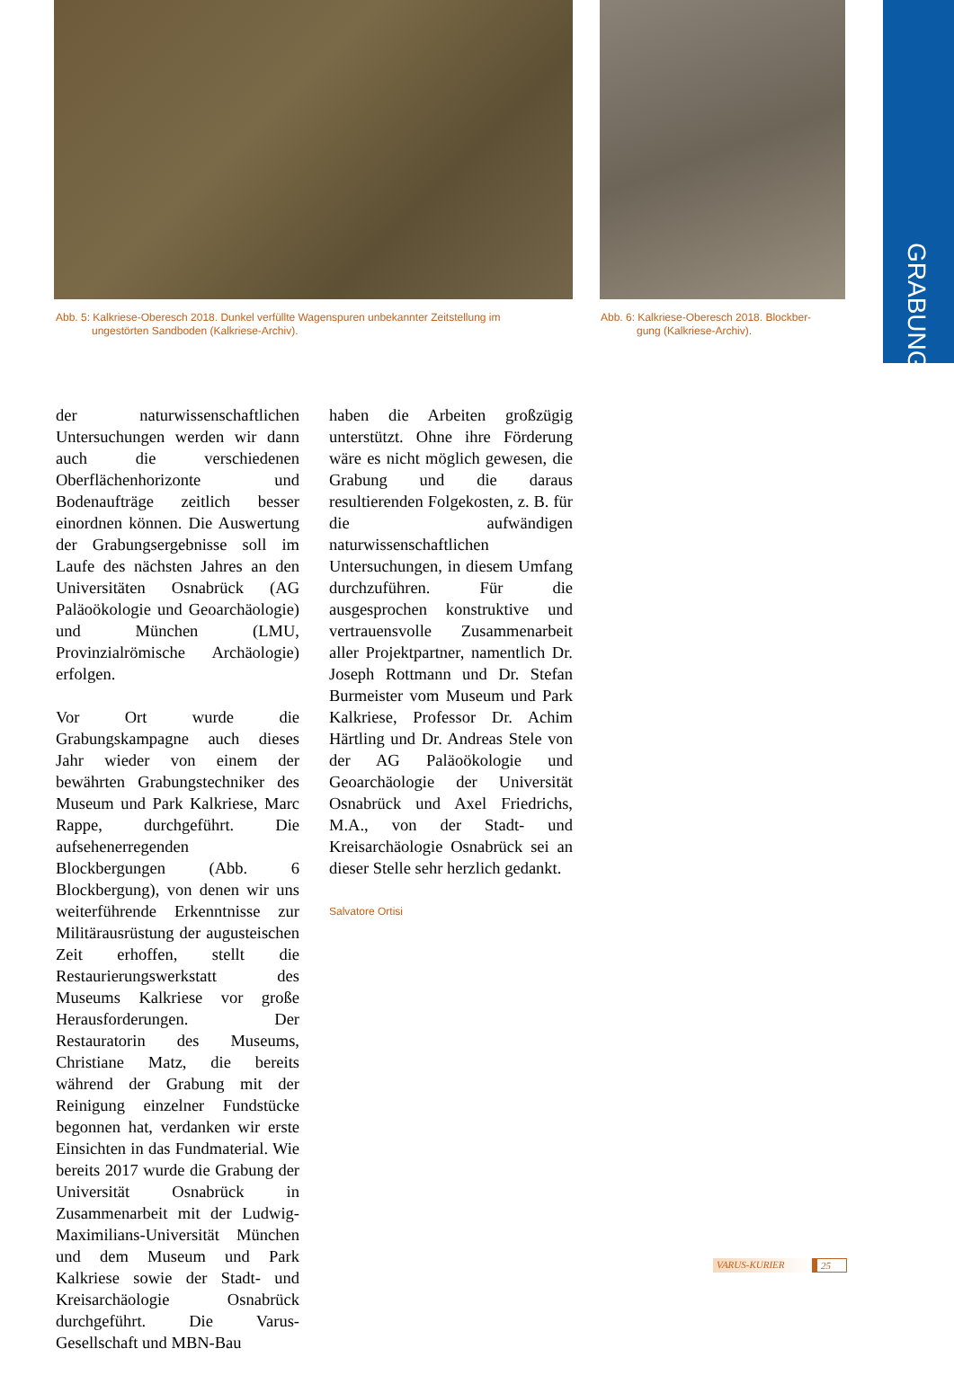GRABUNG
Abb. 5: Kalkriese-Oberesch 2018. Dunkel verfüllte Wagenspuren unbekannter Zeitstellung im
ungestörten Sandboden (Kalkriese-Archiv).
Abb. 6: Kalkriese-Oberesch 2018. Blockber-
gung (Kalkriese-Archiv).
der naturwissenschaftlichen Untersuchungen werden wir dann auch die verschiedenen Oberflächenhorizonte und Bodenaufträge zeitlich besser einordnen können. Die Auswertung der Grabungsergebnisse soll im Laufe des nächsten Jahres an den Universitäten Osnabrück (AG Paläoökologie und Geoarchäologie) und München (LMU, Provinzialrömische Archäologie) erfolgen.
Vor Ort wurde die Grabungskampagne auch dieses Jahr wieder von einem der bewährten Grabungstechniker des Museum und Park Kalkriese, Marc Rappe, durchgeführt. Die aufsehenerregenden Blockbergungen (Abb. 6 Blockbergung), von denen wir uns weiterführende Erkenntnisse zur Militärausrüstung der augusteischen Zeit erhoffen, stellt die Restaurierungswerkstatt des Museums Kalkriese vor große Herausforderungen. Der Restauratorin des Museums, Christiane Matz, die bereits während der Grabung mit der Reinigung einzelner Fundstücke begonnen hat, verdanken wir erste Einsichten in das Fundmaterial. Wie bereits 2017 wurde die Grabung der Universität Osnabrück in Zusammenarbeit mit der Ludwig-Maximilians-Universität München und dem Museum und Park Kalkriese sowie der Stadt- und Kreisarchäologie Osnabrück durchgeführt. Die Varus-Gesellschaft und MBN-Bau
haben die Arbeiten großzügig unterstützt. Ohne ihre Förderung wäre es nicht möglich gewesen, die Grabung und die daraus resultierenden Folgekosten, z. B. für die aufwändigen naturwissenschaftlichen Untersuchungen, in diesem Umfang durchzuführen. Für die ausgesprochen konstruktive und vertrauensvolle Zusammenarbeit aller Projektpartner, namentlich Dr. Joseph Rottmann und Dr. Stefan Burmeister vom Museum und Park Kalkriese, Professor Dr. Achim Härtling und Dr. Andreas Stele von der AG Paläoökologie und Geoarchäologie der Universität Osnabrück und Axel Friedrichs, M.A., von der Stadt- und Kreisarchäologie Osnabrück sei an dieser Stelle sehr herzlich gedankt.
Salvatore Ortisi
VARUS-KURIER 25